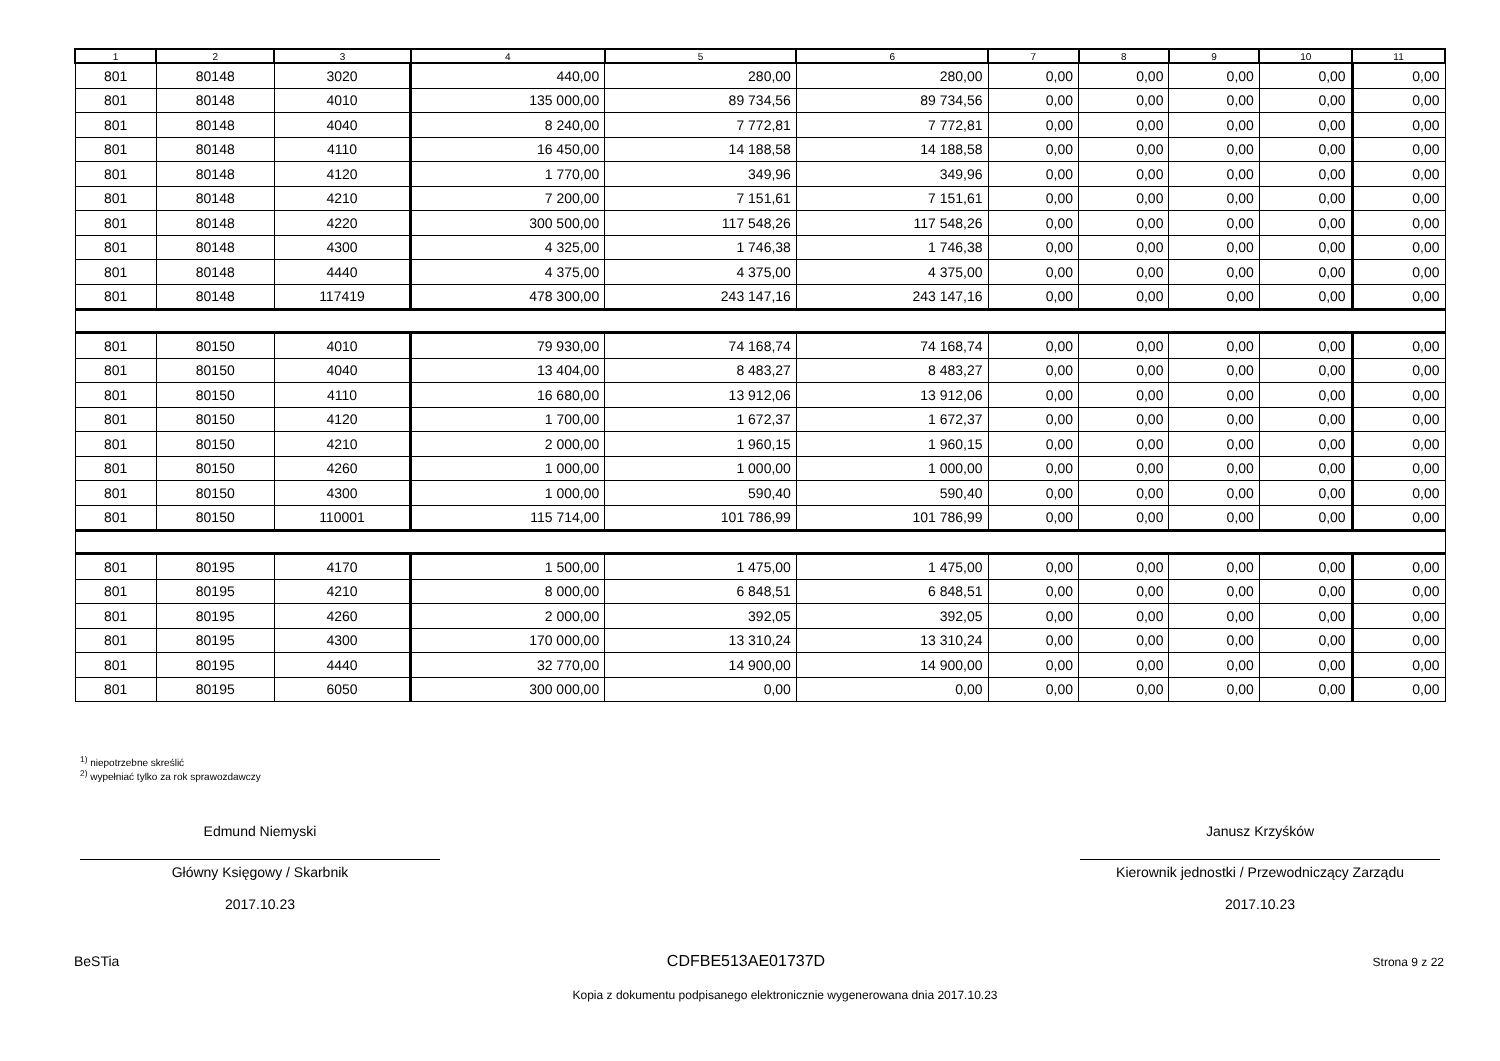| 1 | 2 | 3 | 4 | 5 | 6 | 7 | 8 | 9 | 10 | 11 |
| --- | --- | --- | --- | --- | --- | --- | --- | --- | --- | --- |
| 801 | 80148 | 3020 | 440,00 | 280,00 | 280,00 | 0,00 | 0,00 | 0,00 | 0,00 | 0,00 |
| 801 | 80148 | 4010 | 135 000,00 | 89 734,56 | 89 734,56 | 0,00 | 0,00 | 0,00 | 0,00 | 0,00 |
| 801 | 80148 | 4040 | 8 240,00 | 7 772,81 | 7 772,81 | 0,00 | 0,00 | 0,00 | 0,00 | 0,00 |
| 801 | 80148 | 4110 | 16 450,00 | 14 188,58 | 14 188,58 | 0,00 | 0,00 | 0,00 | 0,00 | 0,00 |
| 801 | 80148 | 4120 | 1 770,00 | 349,96 | 349,96 | 0,00 | 0,00 | 0,00 | 0,00 | 0,00 |
| 801 | 80148 | 4210 | 7 200,00 | 7 151,61 | 7 151,61 | 0,00 | 0,00 | 0,00 | 0,00 | 0,00 |
| 801 | 80148 | 4220 | 300 500,00 | 117 548,26 | 117 548,26 | 0,00 | 0,00 | 0,00 | 0,00 | 0,00 |
| 801 | 80148 | 4300 | 4 325,00 | 1 746,38 | 1 746,38 | 0,00 | 0,00 | 0,00 | 0,00 | 0,00 |
| 801 | 80148 | 4440 | 4 375,00 | 4 375,00 | 4 375,00 | 0,00 | 0,00 | 0,00 | 0,00 | 0,00 |
| 801 | 80148 | 117419 | 478 300,00 | 243 147,16 | 243 147,16 | 0,00 | 0,00 | 0,00 | 0,00 | 0,00 |
| 801 | 80150 | 4010 | 79 930,00 | 74 168,74 | 74 168,74 | 0,00 | 0,00 | 0,00 | 0,00 | 0,00 |
| 801 | 80150 | 4040 | 13 404,00 | 8 483,27 | 8 483,27 | 0,00 | 0,00 | 0,00 | 0,00 | 0,00 |
| 801 | 80150 | 4110 | 16 680,00 | 13 912,06 | 13 912,06 | 0,00 | 0,00 | 0,00 | 0,00 | 0,00 |
| 801 | 80150 | 4120 | 1 700,00 | 1 672,37 | 1 672,37 | 0,00 | 0,00 | 0,00 | 0,00 | 0,00 |
| 801 | 80150 | 4210 | 2 000,00 | 1 960,15 | 1 960,15 | 0,00 | 0,00 | 0,00 | 0,00 | 0,00 |
| 801 | 80150 | 4260 | 1 000,00 | 1 000,00 | 1 000,00 | 0,00 | 0,00 | 0,00 | 0,00 | 0,00 |
| 801 | 80150 | 4300 | 1 000,00 | 590,40 | 590,40 | 0,00 | 0,00 | 0,00 | 0,00 | 0,00 |
| 801 | 80150 | 110001 | 115 714,00 | 101 786,99 | 101 786,99 | 0,00 | 0,00 | 0,00 | 0,00 | 0,00 |
| 801 | 80195 | 4170 | 1 500,00 | 1 475,00 | 1 475,00 | 0,00 | 0,00 | 0,00 | 0,00 | 0,00 |
| 801 | 80195 | 4210 | 8 000,00 | 6 848,51 | 6 848,51 | 0,00 | 0,00 | 0,00 | 0,00 | 0,00 |
| 801 | 80195 | 4260 | 2 000,00 | 392,05 | 392,05 | 0,00 | 0,00 | 0,00 | 0,00 | 0,00 |
| 801 | 80195 | 4300 | 170 000,00 | 13 310,24 | 13 310,24 | 0,00 | 0,00 | 0,00 | 0,00 | 0,00 |
| 801 | 80195 | 4440 | 32 770,00 | 14 900,00 | 14 900,00 | 0,00 | 0,00 | 0,00 | 0,00 | 0,00 |
| 801 | 80195 | 6050 | 300 000,00 | 0,00 | 0,00 | 0,00 | 0,00 | 0,00 | 0,00 | 0,00 |
<sup>1)</sup> niepotrzebne skreślić
<sup>2)</sup> wypełniać tylko za rok sprawozdawczy
Edmund Niemyski
Główny Księgowy / Skarbnik
2017.10.23
Janusz Krzyśków
Kierownik jednostki / Przewodniczący Zarządu
2017.10.23
BeSTia CDFBE513AE01737D Strona 9 z 22
Kopia z dokumentu podpisanego elektronicznie wygenerowana dnia 2017.10.23